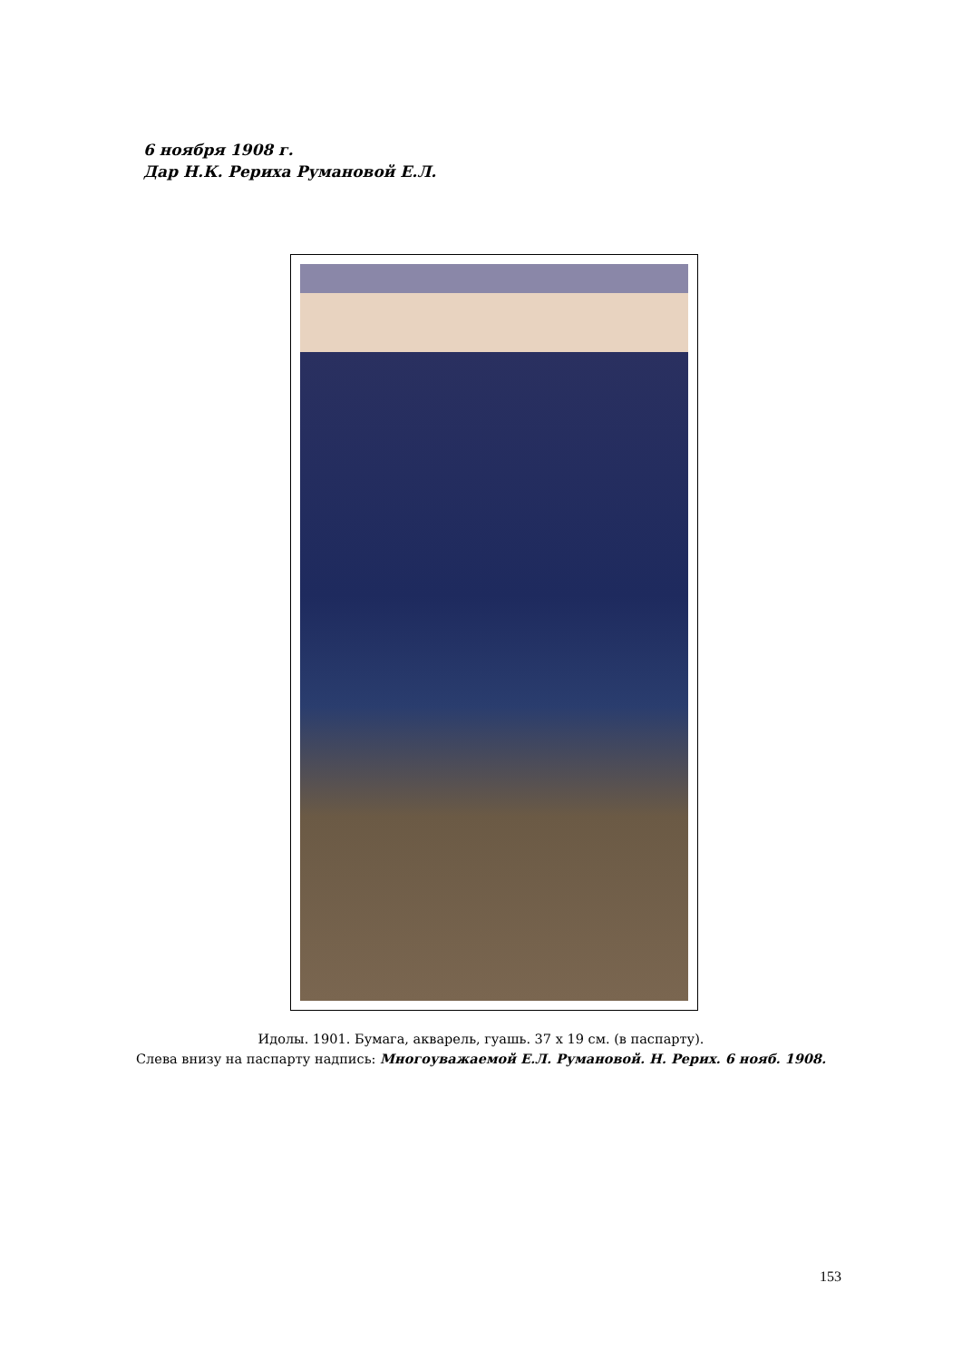6 ноября 1908 г.
Дар Н.К. Рериха Румановой Е.Л.
Идолы. 1901. Бумага, акварель, гуашь. 37 х 19 см. (в паспарту).
Слева внизу на паспарту надпись: Многоуважаемой Е.Л. Румановой. Н. Рерих. 6 нояб. 1908.
153